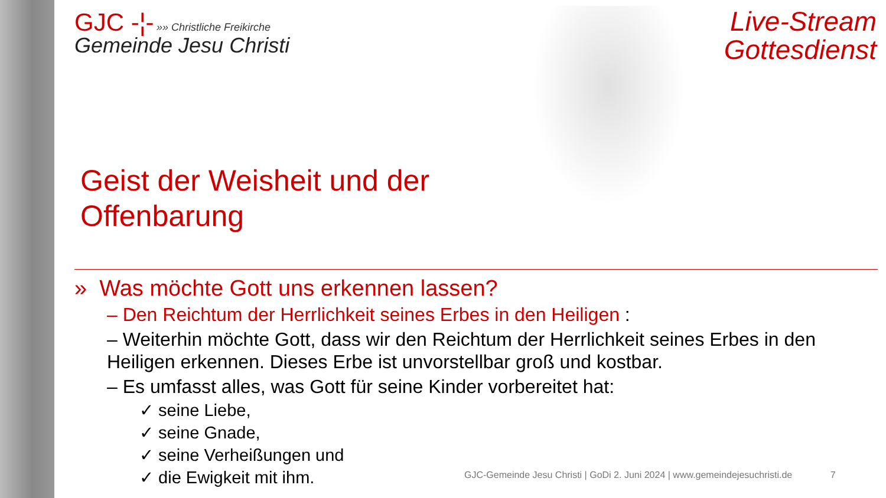Live-Stream
Gottesdienst
GJC -¦- »» Christliche Freikirche
Gemeinde Jesu Christi
Geist der Weisheit und der
Offenbarung
» Was möchte Gott uns erkennen lassen?
– Den Reichtum der Herrlichkeit seines Erbes in den Heiligen :
– Weiterhin möchte Gott, dass wir den Reichtum der Herrlichkeit seines Erbes in den Heiligen erkennen. Dieses Erbe ist unvorstellbar groß und kostbar.
– Es umfasst alles, was Gott für seine Kinder vorbereitet hat:
✓ seine Liebe,
✓ seine Gnade,
✓ seine Verheißungen und
✓ die Ewigkeit mit ihm.
GJC-Gemeinde Jesu Christi | GoDi 2. Juni 2024 | www.gemeindejesuchristi.de 7